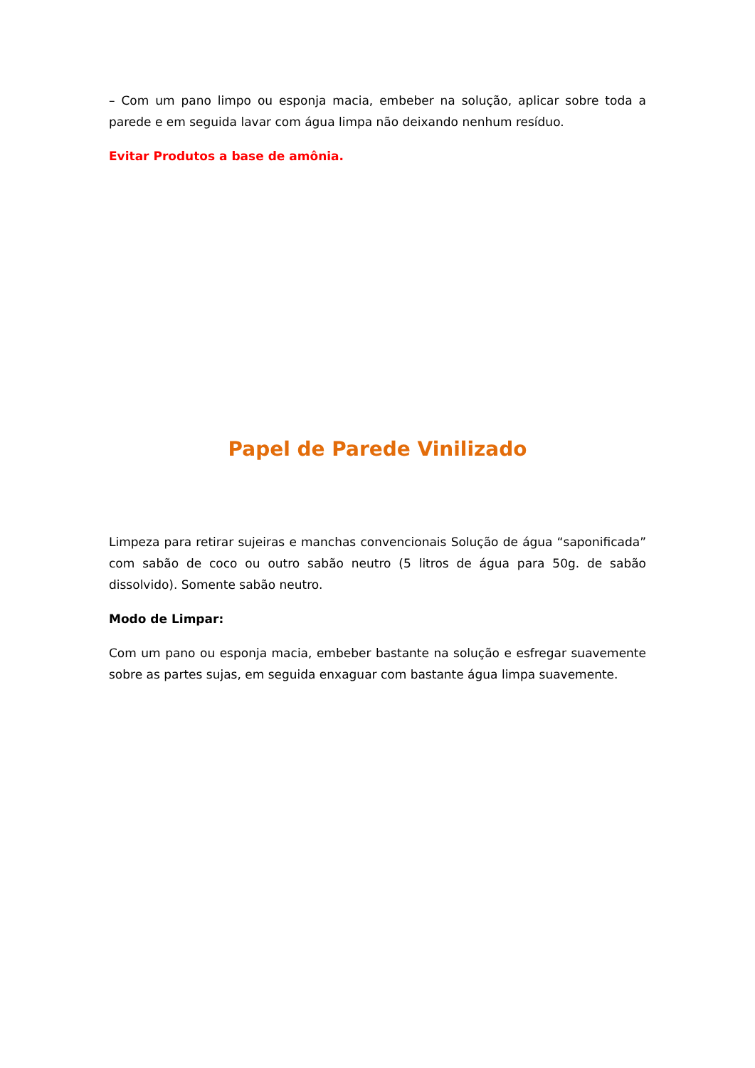– Com um pano limpo ou esponja macia, embeber na solução, aplicar sobre toda a parede e em seguida lavar com água limpa não deixando nenhum resíduo.
Evitar Produtos a base de amônia.
Papel de Parede Vinilizado
Limpeza para retirar sujeiras e manchas convencionais Solução de água “saponificada” com sabão de coco ou outro sabão neutro (5 litros de água para 50g. de sabão dissolvido). Somente sabão neutro.
Modo de Limpar:
Com um pano ou esponja macia, embeber bastante na solução e esfregar suavemente sobre as partes sujas, em seguida enxaguar com bastante água limpa suavemente.